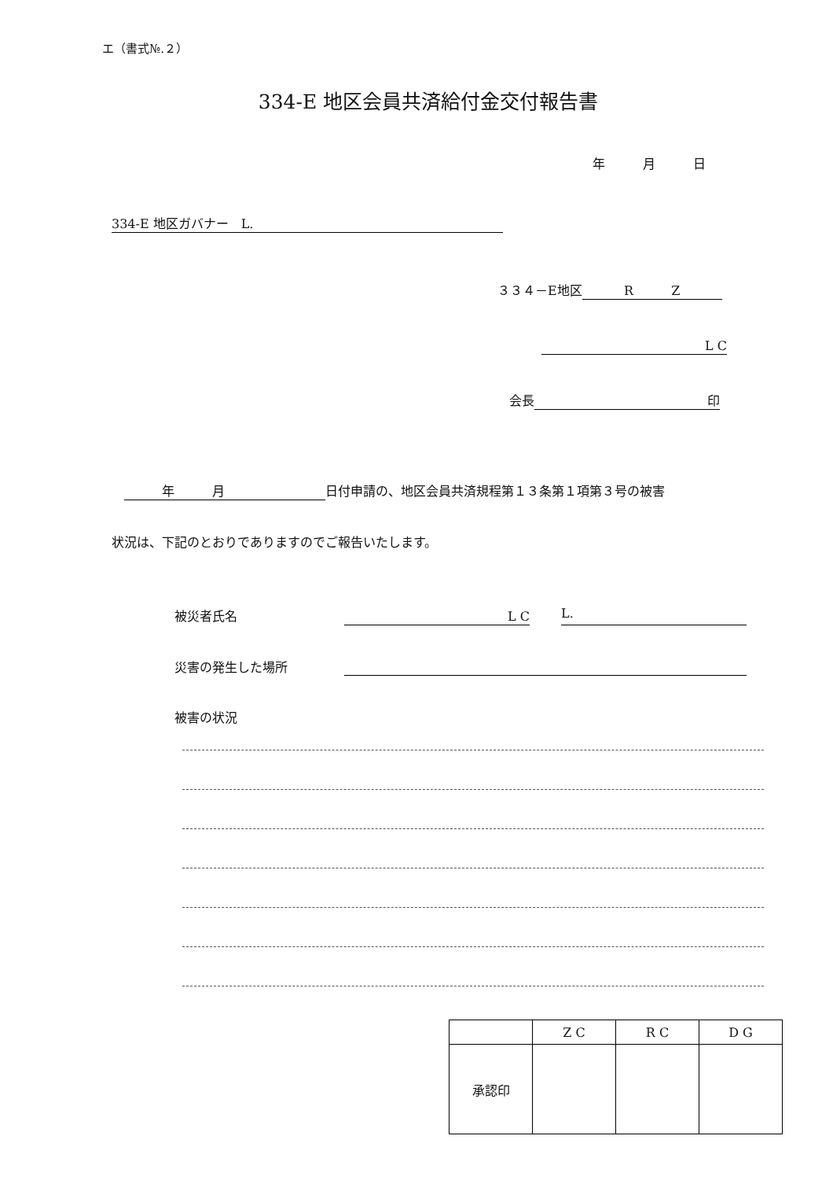エ（書式№.２）
334-E 地区会員共済給付金交付報告書
年　　　月　　　日
334-E 地区ガバナー　L.
３３４－E地区 R　　　Z
L C　
会長 印
　　　年　　　月　　　日付申請の、地区会員共済規程第１３条第１項第３号の被害
状況は、下記のとおりでありますのでご報告いたします。
被災者氏名 L C　 L.
災害の発生した場所
被害の状況
| | Z C | R C | D G |
| --- | --- | --- | --- |
| 承認印 | | | |